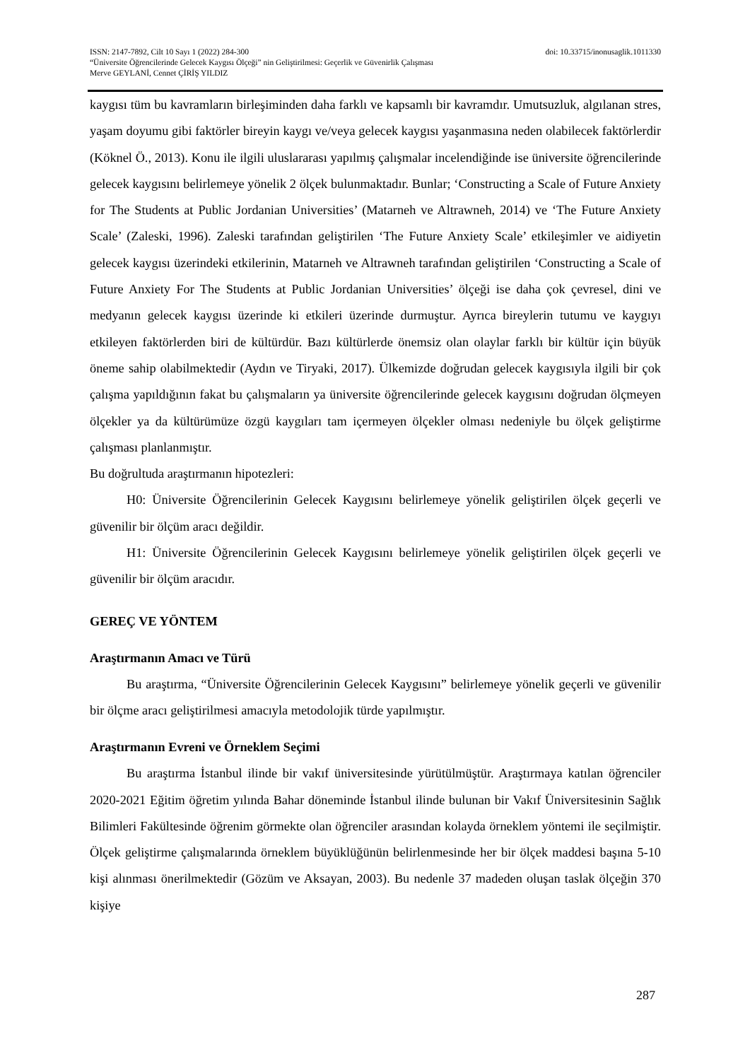ISSN: 2147-7892, Cilt 10 Sayı 1 (2022) 284-300 doi: 10.33715/inonusaglik.1011330
“Üniversite Öğrencilerinde Gelecek Kaygısı Ölçeği” nin Geliştirilmesi: Geçerlik ve Güvenirlik Çalışması
Merve GEYLANİ, Cennet ÇİRİŞ YILDIZ
kaygısı tüm bu kavramların birleşiminden daha farklı ve kapsamlı bir kavramdır. Umutsuzluk, algılanan stres, yaşam doyumu gibi faktörler bireyin kaygı ve/veya gelecek kaygısı yaşanmasına neden olabilecek faktörlerdir (Köknel Ö., 2013). Konu ile ilgili uluslararası yapılmış çalışmalar incelendiğinde ise üniversite öğrencilerinde gelecek kaygısını belirlemeye yönelik 2 ölçek bulunmaktadır. Bunlar; ‘Constructing a Scale of Future Anxiety for The Students at Public Jordanian Universities’ (Matarneh ve Altrawneh, 2014) ve ‘The Future Anxiety Scale’ (Zaleski, 1996). Zaleski tarafından geliştirilen ‘The Future Anxiety Scale’ etkileşimler ve aidiyetin gelecek kaygısı üzerindeki etkilerinin, Matarneh ve Altrawneh tarafından geliştirilen ‘Constructing a Scale of Future Anxiety For The Students at Public Jordanian Universities’ ölçeği ise daha çok çevresel, dini ve medyanın gelecek kaygısı üzerinde ki etkileri üzerinde durmuştur. Ayrıca bireylerin tutumu ve kaygıyı etkileyen faktörlerden biri de kültürdür. Bazı kültürlerde önemsiz olan olaylar farklı bir kültür için büyük öneme sahip olabilmektedir (Aydın ve Tiryaki, 2017). Ülkemizde doğrudan gelecek kaygısıyla ilgili bir çok çalışma yapıldığının fakat bu çalışmaların ya üniversite öğrencilerinde gelecek kaygısını doğrudan ölçmeyen ölçekler ya da kültürümüze özgü kaygıları tam içermeyen ölçekler olması nedeniyle bu ölçek geliştirme çalışması planlanmıştır.
Bu doğrultuda araştırmanın hipotezleri:
H0: Üniversite Öğrencilerinin Gelecek Kaygısını belirlemeye yönelik geliştirilen ölçek geçerli ve güvenilir bir ölçüm aracı değildir.
H1: Üniversite Öğrencilerinin Gelecek Kaygısını belirlemeye yönelik geliştirilen ölçek geçerli ve güvenilir bir ölçüm aracıdır.
GEREÇ VE YÖNTEM
Araştırmanın Amacı ve Türü
Bu araştırma, “Üniversite Öğrencilerinin Gelecek Kaygısını” belirlemeye yönelik geçerli ve güvenilir bir ölçme aracı geliştirilmesi amacıyla metodolojik türde yapılmıştır.
Araştırmanın Evreni ve Örneklem Seçimi
Bu araştırma İstanbul ilinde bir vakıf üniversitesinde yürütülmüştür. Araştırmaya katılan öğrenciler 2020-2021 Eğitim öğretim yılında Bahar döneminde İstanbul ilinde bulunan bir Vakıf Üniversitesinin Sağlık Bilimleri Fakültesinde öğrenim görmekte olan öğrenciler arasından kolayda örneklem yöntemi ile seçilmiştir. Ölçek geliştirme çalışmalarında örneklem büyüklüğünün belirlenmesinde her bir ölçek maddesi başına 5-10 kişi alınması önerilmektedir (Gözüm ve Aksayan, 2003). Bu nedenle 37 madeden oluşan taslak ölçeğin 370 kişiye
287